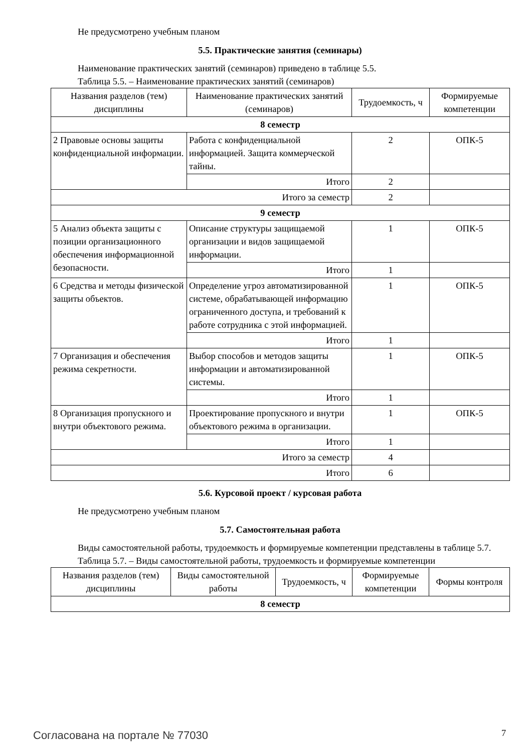Не предусмотрено учебным планом
5.5. Практические занятия (семинары)
Наименование практических занятий (семинаров) приведено в таблице 5.5.
Таблица 5.5. – Наименование практических занятий (семинаров)
| Названия разделов (тем) дисциплины | Наименование практических занятий (семинаров) | Трудоемкость, ч | Формируемые компетенции |
| --- | --- | --- | --- |
| 8 семестр | | | |
| 2 Правовые основы защиты конфиденциальной информации. | Работа с конфиденциальной информацией. Защита коммерческой тайны. | 2 | ОПК-5 |
| | Итого | 2 | |
| Итого за семестр | | 2 | |
| 9 семестр | | | |
| 5 Анализ объекта защиты с позиции организационного обеспечения информационной безопасности. | Описание структуры защищаемой организации и видов защищаемой информации. | 1 | ОПК-5 |
| | Итого | 1 | |
| 6 Средства и методы физической защиты объектов. | Определение угроз автоматизированной системе, обрабатывающей информацию ограниченного доступа, и требований к работе сотрудника с этой информацией. | 1 | ОПК-5 |
| | Итого | 1 | |
| 7 Организация и обеспечения режима секретности. | Выбор способов и методов защиты информации и автоматизированной системы. | 1 | ОПК-5 |
| | Итого | 1 | |
| 8 Организация пропускного и внутри объектового режима. | Проектирование пропускного и внутри объектового режима в организации. | 1 | ОПК-5 |
| | Итого | 1 | |
| Итого за семестр | | 4 | |
| Итого | | 6 | |
5.6. Курсовой проект / курсовая работа
Не предусмотрено учебным планом
5.7. Самостоятельная работа
Виды самостоятельной работы, трудоемкость и формируемые компетенции представлены в таблице 5.7.
Таблица 5.7. – Виды самостоятельной работы, трудоемкость и формируемые компетенции
| Названия разделов (тем) дисциплины | Виды самостоятельной работы | Трудоемкость, ч | Формируемые компетенции | Формы контроля |
| --- | --- | --- | --- | --- |
| 8 семестр | | | | |
Согласована на портале № 77030 7